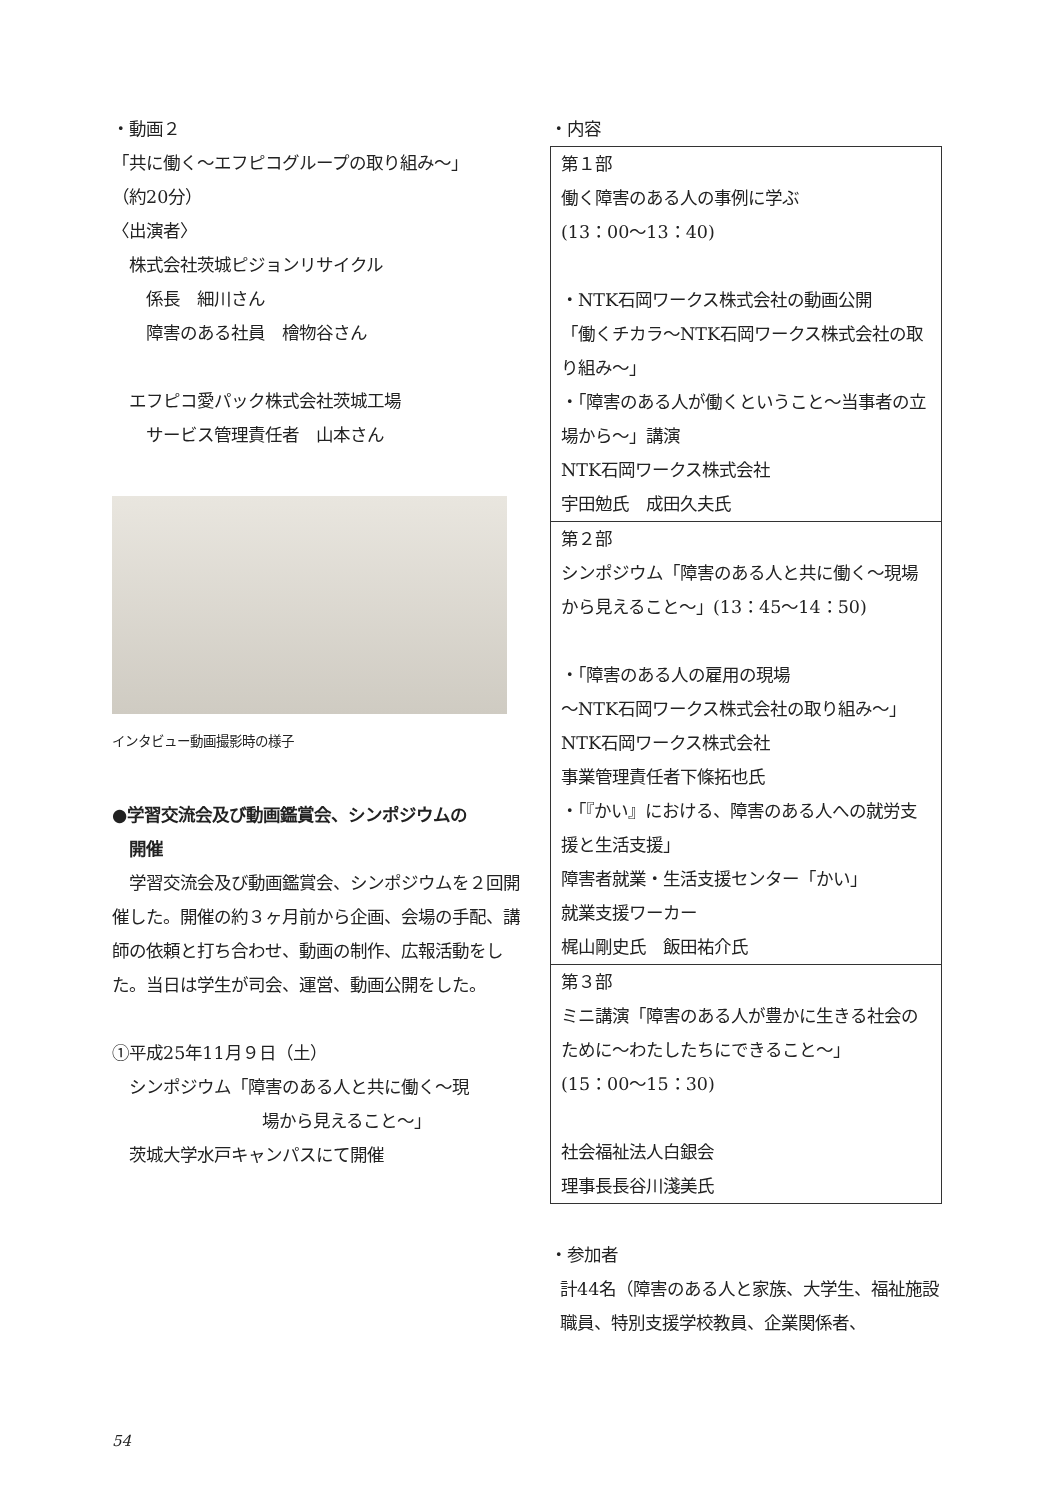・動画２
「共に働く～エフピコグループの取り組み～」
（約20分）
〈出演者〉
　株式会社茨城ピジョンリサイクル
　　係長　細川さん
　　障害のある社員　檜物谷さん
　エフピコ愛パック株式会社茨城工場
　　サービス管理責任者　山本さん
インタビュー動画撮影時の様子
●学習交流会及び動画鑑賞会、シンポジウムの
　開催
　学習交流会及び動画鑑賞会、シンポジウムを２回開催した。開催の約３ヶ月前から企画、会場の手配、講師の依頼と打ち合わせ、動画の制作、広報活動をした。当日は学生が司会、運営、動画公開をした。
①平成25年11月９日（土）
　シンポジウム「障害のある人と共に働く～現
場から見えること～」
　茨城大学水戸キャンパスにて開催
・内容
| 第１部 働く障害のある人の事例に学ぶ (13：00～13：40) ・NTK石岡ワークス株式会社の動画公開 「働くチカラ～NTK石岡ワークス株式会社の取り組み～」 ・「障害のある人が働くということ～当事者の立場から～」講演 NTK石岡ワークス株式会社 宇田勉氏 成田久夫氏 |
| 第２部 シンポジウム「障害のある人と共に働く～現場から見えること～」(13：45～14：50) ・「障害のある人の雇用の現場 ～NTK石岡ワークス株式会社の取り組み～」 NTK石岡ワークス株式会社 事業管理責任者下條拓也氏 ・「『かい』における、障害のある人への就労支援と生活支援」 障害者就業・生活支援センター「かい」 就業支援ワーカー 梶山剛史氏 飯田祐介氏 |
| 第３部 ミニ講演「障害のある人が豊かに生きる社会のために～わたしたちにできること～」 (15：00～15：30) 社会福祉法人白銀会 理事長長谷川淺美氏 |
・参加者
計44名（障害のある人と家族、大学生、福祉施設職員、特別支援学校教員、企業関係者、
54